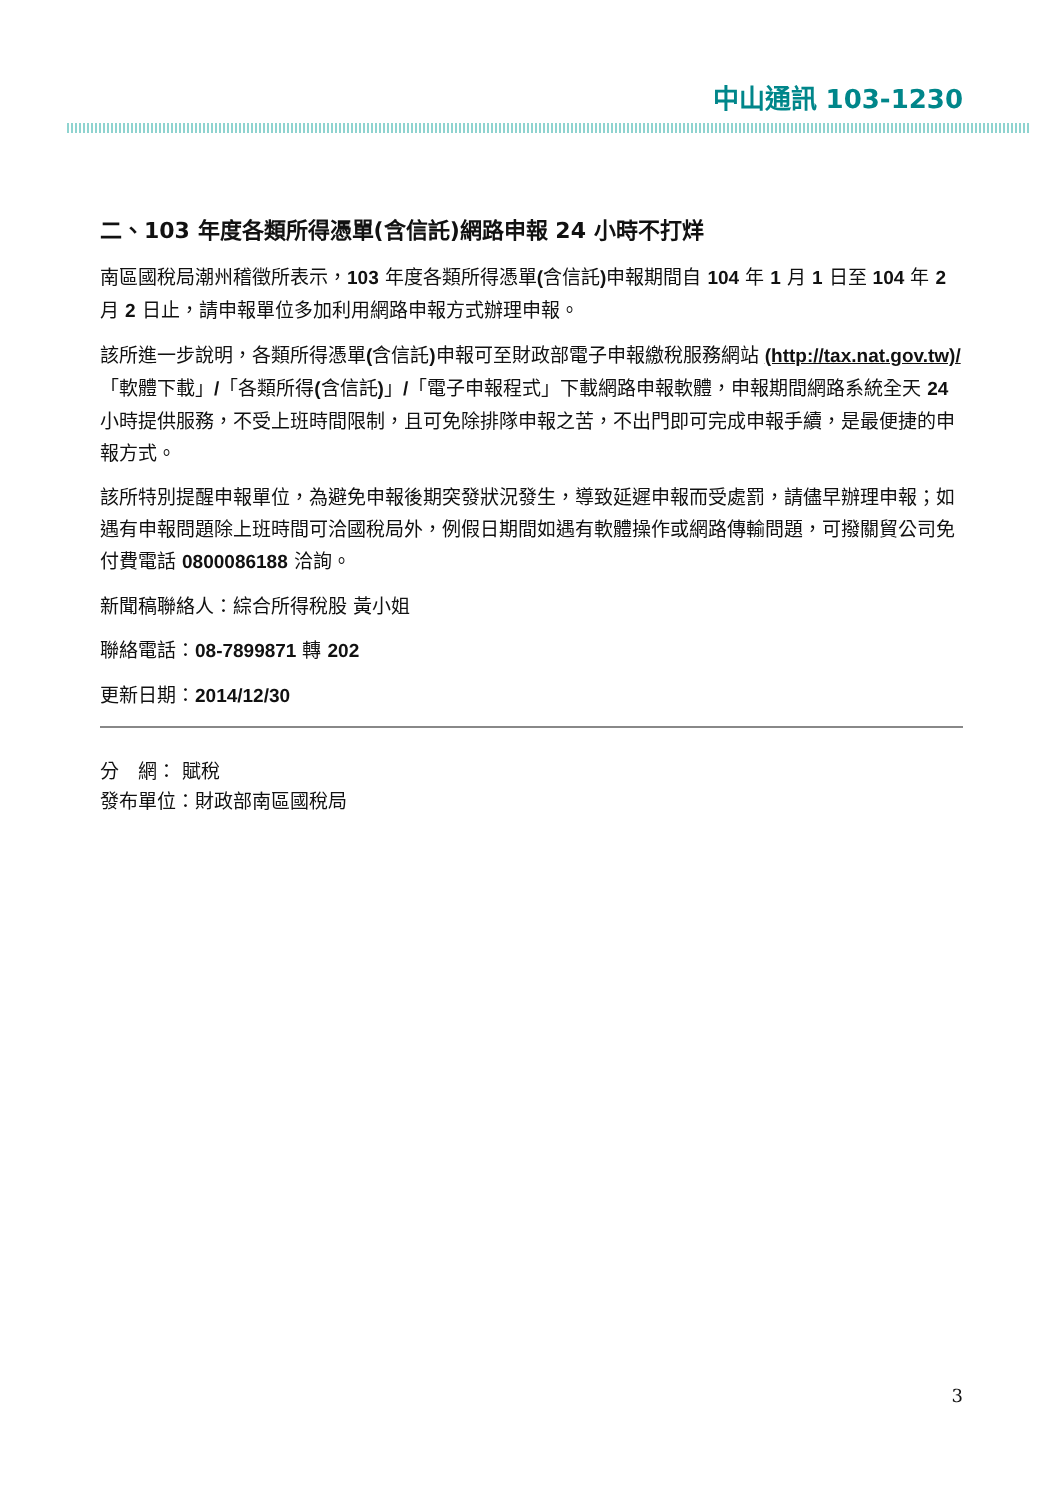中山通訊 103-1230
二、103 年度各類所得憑單(含信託)網路申報 24 小時不打烊
南區國稅局潮州稽徵所表示，103 年度各類所得憑單(含信託) 申報期間自 104 年 1 月 1 日至 104 年 2 月 2 日止，請申報單位多加利用網路申報方式辦理申報。
該所進一步說明，各類所得憑單(含信託) 申報可至財政部電子申報繳稅服務網站 (http://tax.nat.gov.tw)/「軟體下載」/「各類所得(含信託)」/「電子申報程式」下載網路申報軟體，申報期間網路系統全天 24 小時提供服務，不受上班時間限制，且可免除排隊申報之苦，不出門即可完成申報手續，是最便捷的申報方式。
該所特別提醒申報單位，為避免申報後期突發狀況發生，導致延遲申報而受處罰，請儘早辦理申報；如遇有申報問題除上班時間可洽國稅局外，例假日期間如遇有軟體操作或網路傳輸問題，可撥關貿公司免付費電話 0800086188 洽詢。
新聞稿聯絡人：綜合所得稅股 黃小姐
聯絡電話：08-7899871 轉 202
更新日期：2014/12/30
分　網： 賦稅
發布單位：財政部南區國稅局
3